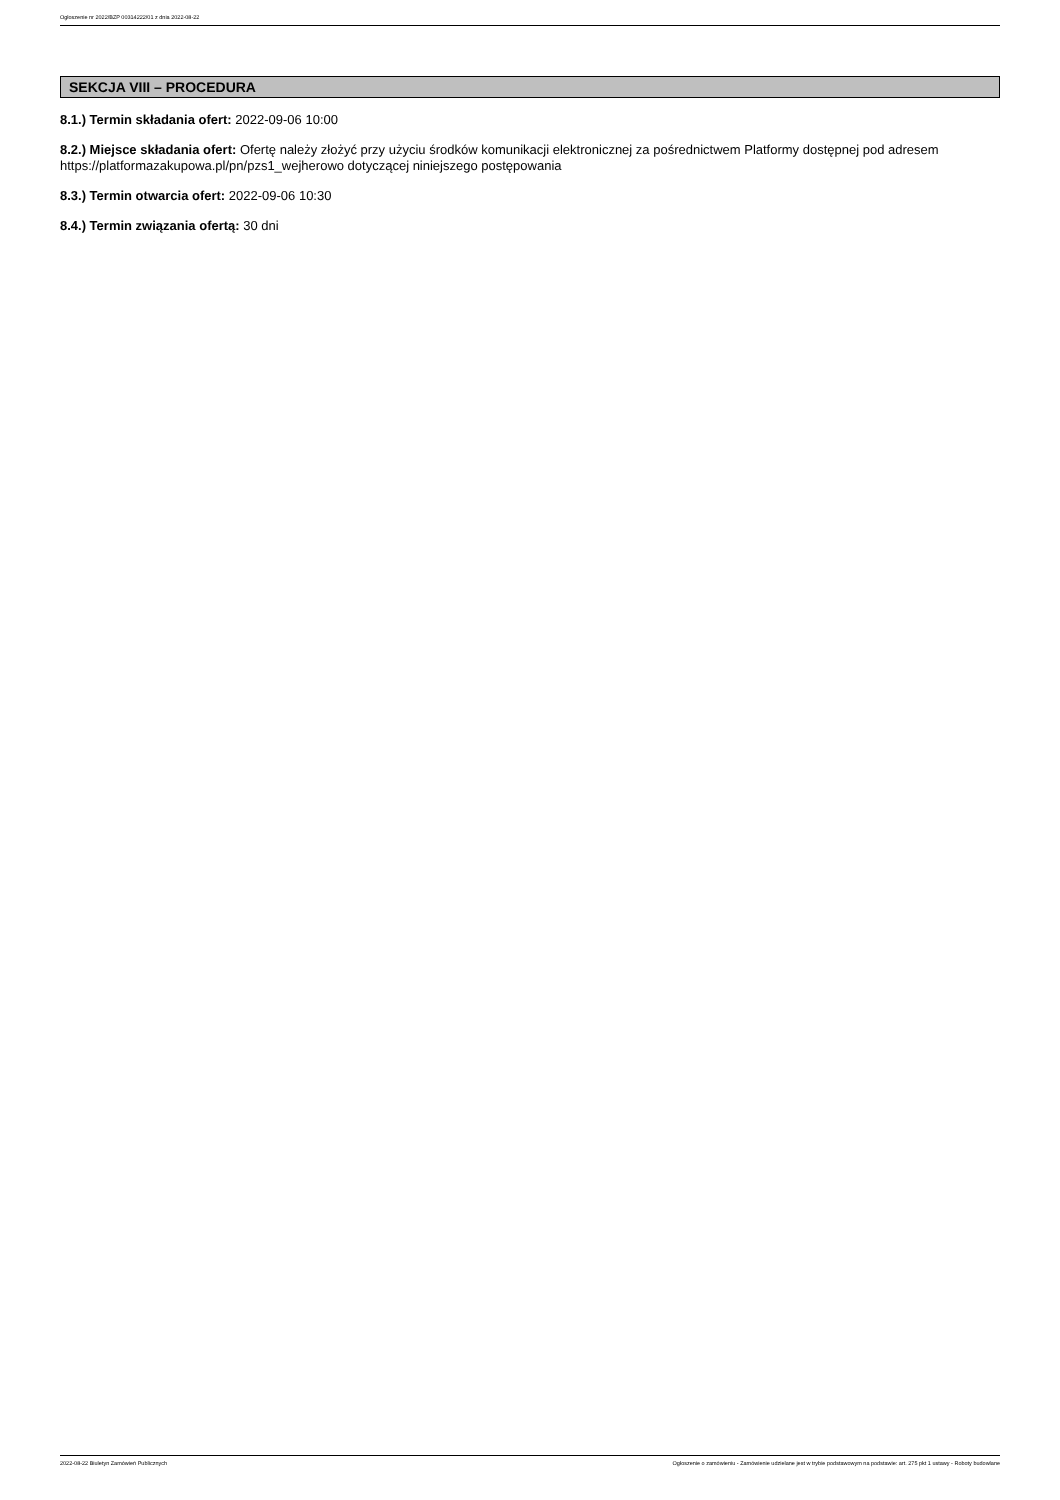Ogłoszenie nr 2022/BZP 00314222/01 z dnia 2022-08-22
SEKCJA VIII – PROCEDURA
8.1.) Termin składania ofert: 2022-09-06 10:00
8.2.) Miejsce składania ofert: Ofertę należy złożyć przy użyciu środków komunikacji elektronicznej za pośrednictwem Platformy dostępnej pod adresem https://platformazakupowa.pl/pn/pzs1_wejherowo dotyczącej niniejszego postępowania
8.3.) Termin otwarcia ofert: 2022-09-06 10:30
8.4.) Termin związania ofertą: 30 dni
2022-08-22 Biuletyn Zamówień Publicznych Ogłoszenie o zamówieniu - Zamówienie udzielane jest w trybie podstawowym na podstawie: art. 275 pkt 1 ustawy - Roboty budowlane